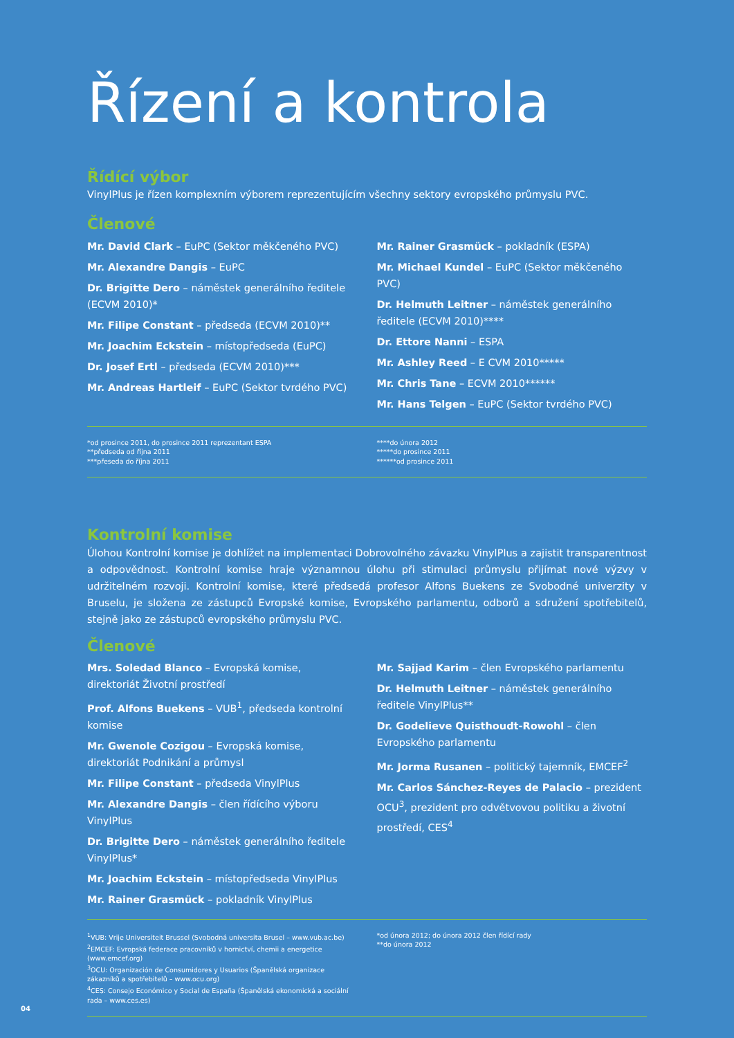Řízení a kontrola
Řídící výbor
VinylPlus je řízen komplexním výborem reprezentujícím všechny sektory evropského průmyslu PVC.
Členové
Mr. David Clark – EuPC (Sektor měkčeného PVC)
Mr. Alexandre Dangis – EuPC
Dr. Brigitte Dero – náměstek generálního ředitele (ECVM 2010)*
Mr. Filipe Constant – předseda (ECVM 2010)**
Mr. Joachim Eckstein – místopředseda (EuPC)
Dr. Josef Ertl – předseda (ECVM 2010)***
Mr. Andreas Hartleif – EuPC (Sektor tvrdého PVC)
Mr. Rainer Grasmück – pokladník (ESPA)
Mr. Michael Kundel – EuPC (Sektor měkčeného PVC)
Dr. Helmuth Leitner – náměstek generálního ředitele (ECVM 2010)****
Dr. Ettore Nanni – ESPA
Mr. Ashley Reed – E CVM 2010*****
Mr. Chris Tane – ECVM 2010******
Mr. Hans Telgen – EuPC (Sektor tvrdého PVC)
*od prosince 2011, do prosince 2011 reprezentant ESPA
**předseda od října 2011
***přeseda do října 2011
****do února 2012
*****do prosince 2011
******od prosince 2011
Kontrolní komise
Úlohou Kontrolní komise je dohlížet na implementaci Dobrovolného závazku VinylPlus a zajistit transparentnost a odpovědnost. Kontrolní komise hraje významnou úlohu při stimulaci průmyslu přijímat nové výzvy v udržitelném rozvoji. Kontrolní komise, které předsedá profesor Alfons Buekens ze Svobodné univerzity v Bruselu, je složena ze zástupců Evropské komise, Evropského parlamentu, odborů a sdružení spotřebitelů, stejně jako ze zástupců evropského průmyslu PVC.
Členové
Mrs. Soledad Blanco – Evropská komise,
direktoriát Životní prostředí
Prof. Alfons Buekens – VUB<sup>1</sup>, předseda kontrolní komise
Mr. Gwenole Cozigou – Evropská komise,
direktoriát Podnikání a průmysl
Mr. Filipe Constant – předseda VinylPlus
Mr. Alexandre Dangis – člen řídícího výboru VinylPlus
Dr. Brigitte Dero – náměstek generálního ředitele VinylPlus*
Mr. Joachim Eckstein – místopředseda VinylPlus
Mr. Rainer Grasmück – pokladník VinylPlus
Mr. Sajjad Karim – člen Evropského parlamentu
Dr. Helmuth Leitner – náměstek generálního ředitele VinylPlus**
Dr. Godelieve Quisthoudt-Rowohl – člen Evropského parlamentu
Mr. Jorma Rusanen – politický tajemník, EMCEF<sup>2</sup>
Mr. Carlos Sánchez-Reyes de Palacio – prezident OCU<sup>3</sup>, prezident pro odvětvovou politiku a životní prostředí, CES<sup>4</sup>
<sup>1</sup> VUB: Vrije Universiteit Brussel (Svobodná universita Brusel – www.vub.ac.be)
<sup>2</sup> EMCEF: Evropská federace pracovníků v hornictví, chemii a energetice (www.emcef.org)
<sup>3</sup> OCU: Organización de Consumidores y Usuarios (Španělská organizace zákazníků a spotřebitelů – www.ocu.org)
<sup>4</sup> CES: Consejo Económico y Social de España (Španělská ekonomická a sociální rada – www.ces.es)
*od února 2012; do února 2012 člen řídící rady
**do února 2012
04